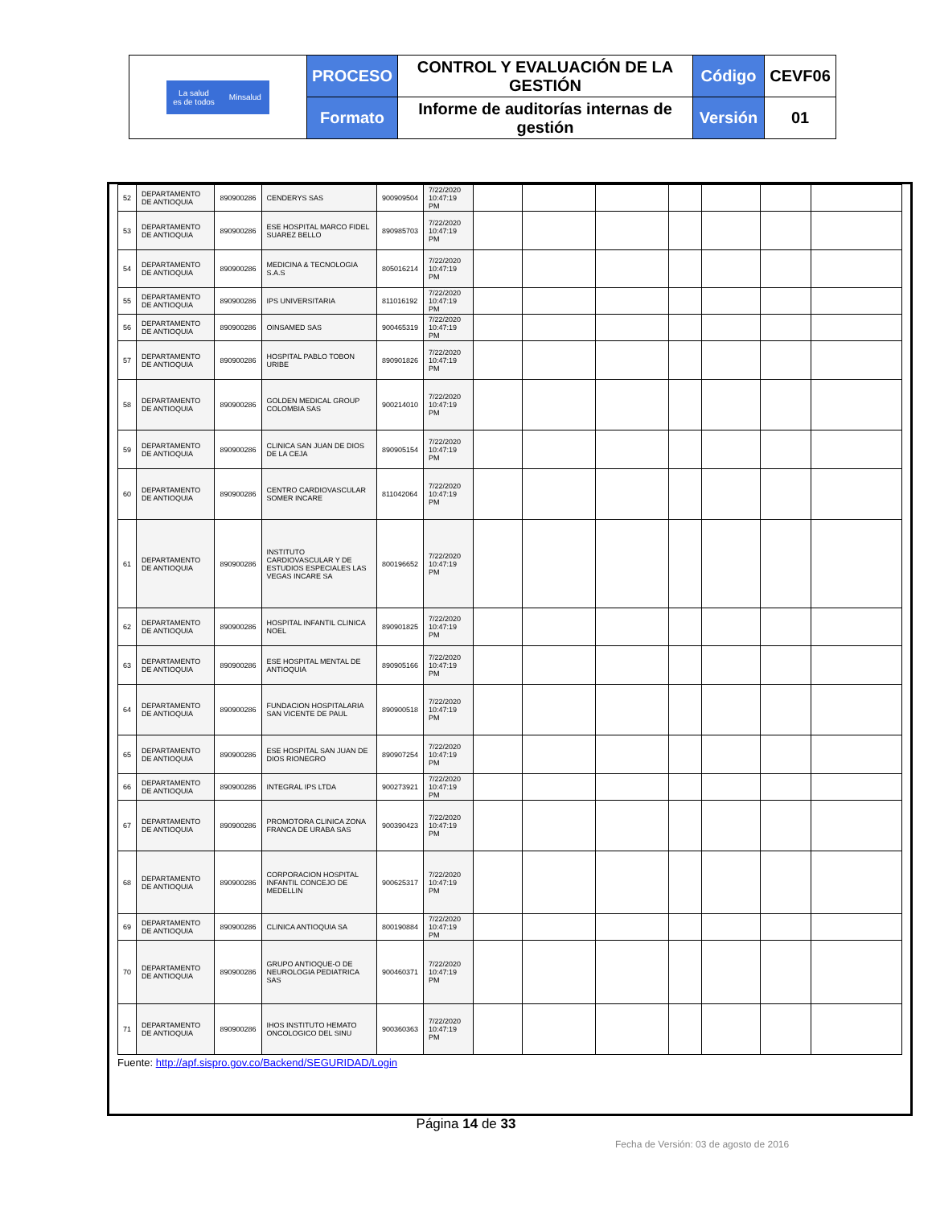| La salud es de todos Minsalud | PROCESO | CONTROL Y EVALUACIÓN DE LA GESTIÓN | Código | CEVF06 |
| | Formato | Informe de auditorías internas de gestión | Versión | 01 |
| 52 | DEPARTAMENTO DE ANTIOQUIA | 890900286 | CENDERYS SAS | 900909504 | 7/22/2020 10:47:19 PM | | | | | | | |
| 53 | DEPARTAMENTO DE ANTIOQUIA | 890900286 | ESE HOSPITAL MARCO FIDEL SUAREZ BELLO | 890985703 | 7/22/2020 10:47:19 PM | | | | | | | |
| 54 | DEPARTAMENTO DE ANTIOQUIA | 890900286 | MEDICINA & TECNOLOGIA S.A.S | 805016214 | 7/22/2020 10:47:19 PM | | | | | | | |
| 55 | DEPARTAMENTO DE ANTIOQUIA | 890900286 | IPS UNIVERSITARIA | 811016192 | 7/22/2020 10:47:19 PM | | | | | | | |
| 56 | DEPARTAMENTO DE ANTIOQUIA | 890900286 | OINSAMED SAS | 900465319 | 7/22/2020 10:47:19 PM | | | | | | | |
| 57 | DEPARTAMENTO DE ANTIOQUIA | 890900286 | HOSPITAL PABLO TOBON URIBE | 890901826 | 7/22/2020 10:47:19 PM | | | | | | | |
| 58 | DEPARTAMENTO DE ANTIOQUIA | 890900286 | GOLDEN MEDICAL GROUP COLOMBIA SAS | 900214010 | 7/22/2020 10:47:19 PM | | | | | | | |
| 59 | DEPARTAMENTO DE ANTIOQUIA | 890900286 | CLINICA SAN JUAN DE DIOS DE LA CEJA | 890905154 | 7/22/2020 10:47:19 PM | | | | | | | |
| 60 | DEPARTAMENTO DE ANTIOQUIA | 890900286 | CENTRO CARDIOVASCULAR SOMER INCARE | 811042064 | 7/22/2020 10:47:19 PM | | | | | | | |
| 61 | DEPARTAMENTO DE ANTIOQUIA | 890900286 | INSTITUTO CARDIOVASCULAR Y DE ESTUDIOS ESPECIALES LAS VEGAS INCARE SA | 800196652 | 7/22/2020 10:47:19 PM | | | | | | | |
| 62 | DEPARTAMENTO DE ANTIOQUIA | 890900286 | HOSPITAL INFANTIL CLINICA NOEL | 890901825 | 7/22/2020 10:47:19 PM | | | | | | | |
| 63 | DEPARTAMENTO DE ANTIOQUIA | 890900286 | ESE HOSPITAL MENTAL DE ANTIOQUIA | 890905166 | 7/22/2020 10:47:19 PM | | | | | | | |
| 64 | DEPARTAMENTO DE ANTIOQUIA | 890900286 | FUNDACION HOSPITALARIA SAN VICENTE DE PAUL | 890900518 | 7/22/2020 10:47:19 PM | | | | | | | |
| 65 | DEPARTAMENTO DE ANTIOQUIA | 890900286 | ESE HOSPITAL SAN JUAN DE DIOS RIONEGRO | 890907254 | 7/22/2020 10:47:19 PM | | | | | | | |
| 66 | DEPARTAMENTO DE ANTIOQUIA | 890900286 | INTEGRAL IPS LTDA | 900273921 | 7/22/2020 10:47:19 PM | | | | | | | |
| 67 | DEPARTAMENTO DE ANTIOQUIA | 890900286 | PROMOTORA CLINICA ZONA FRANCA DE URABA SAS | 900390423 | 7/22/2020 10:47:19 PM | | | | | | | |
| 68 | DEPARTAMENTO DE ANTIOQUIA | 890900286 | CORPORACION HOSPITAL INFANTIL CONCEJO DE MEDELLIN | 900625317 | 7/22/2020 10:47:19 PM | | | | | | | |
| 69 | DEPARTAMENTO DE ANTIOQUIA | 890900286 | CLINICA ANTIOQUIA SA | 800190884 | 7/22/2020 10:47:19 PM | | | | | | | |
| 70 | DEPARTAMENTO DE ANTIOQUIA | 890900286 | GRUPO ANTIOQUE-O DE NEUROLOGIA PEDIATRICA SAS | 900460371 | 7/22/2020 10:47:19 PM | | | | | | | |
| 71 | DEPARTAMENTO DE ANTIOQUIA | 890900286 | IHOS INSTITUTO HEMATO ONCOLOGICO DEL SINU | 900360363 | 7/22/2020 10:47:19 PM | | | | | | | |
Fuente: http://apf.sispro.gov.co/Backend/SEGURIDAD/Login
Página 14 de 33
Fecha de Versión: 03 de agosto de 2016